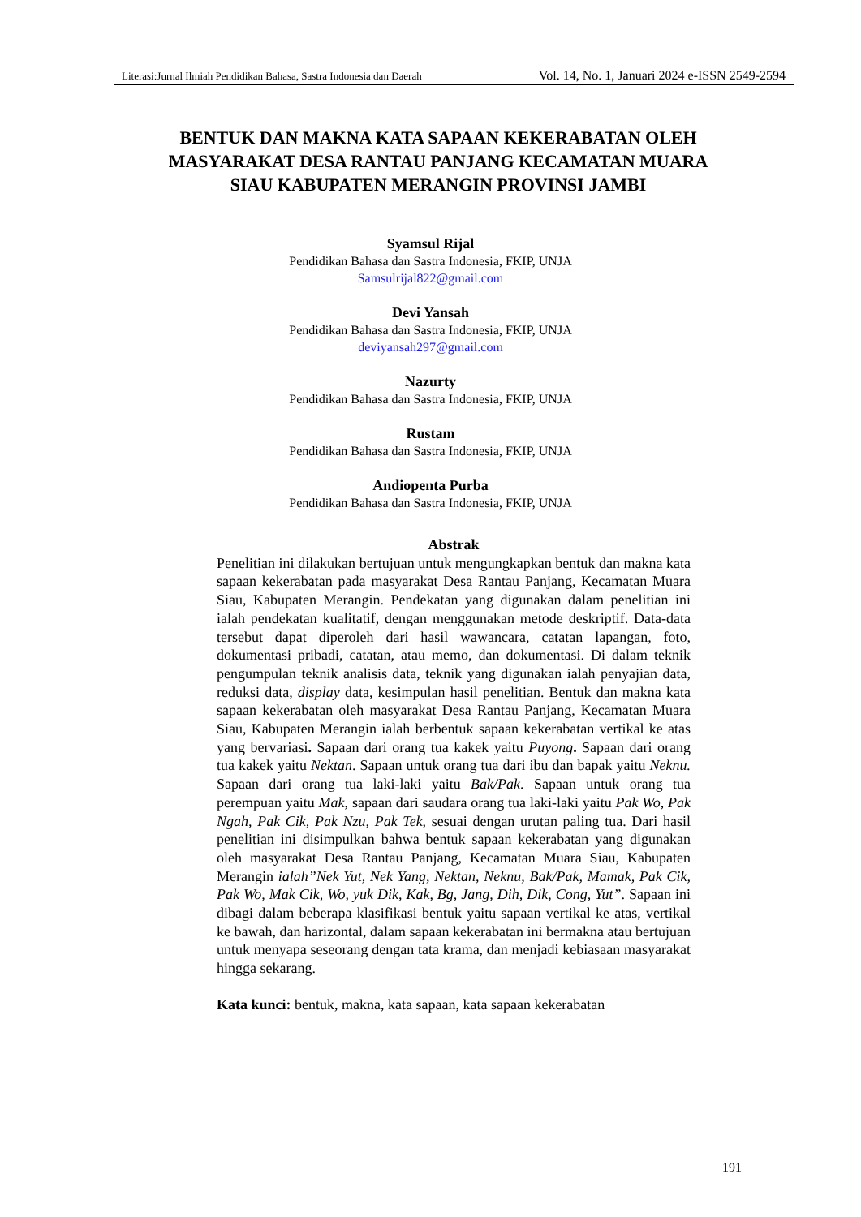Literasi:Jurnal Ilmiah Pendidikan Bahasa, Sastra Indonesia dan Daerah Vol. 14, No. 1, Januari 2024 e-ISSN 2549-2594
BENTUK DAN MAKNA KATA SAPAAN KEKERABATAN OLEH MASYARAKAT DESA RANTAU PANJANG KECAMATAN MUARA SIAU KABUPATEN MERANGIN PROVINSI JAMBI
Syamsul Rijal
Pendidikan Bahasa dan Sastra Indonesia, FKIP, UNJA
Samsulrijal822@gmail.com
Devi Yansah
Pendidikan Bahasa dan Sastra Indonesia, FKIP, UNJA
deviyansah297@gmail.com
Nazurty
Pendidikan Bahasa dan Sastra Indonesia, FKIP, UNJA
Rustam
Pendidikan Bahasa dan Sastra Indonesia, FKIP, UNJA
Andiopenta Purba
Pendidikan Bahasa dan Sastra Indonesia, FKIP, UNJA
Abstrak
Penelitian ini dilakukan bertujuan untuk mengungkapkan bentuk dan makna kata sapaan kekerabatan pada masyarakat Desa Rantau Panjang, Kecamatan Muara Siau, Kabupaten Merangin. Pendekatan yang digunakan dalam penelitian ini ialah pendekatan kualitatif, dengan menggunakan metode deskriptif. Data-data tersebut dapat diperoleh dari hasil wawancara, catatan lapangan, foto, dokumentasi pribadi, catatan, atau memo, dan dokumentasi. Di dalam teknik pengumpulan teknik analisis data, teknik yang digunakan ialah penyajian data, reduksi data, display data, kesimpulan hasil penelitian. Bentuk dan makna kata sapaan kekerabatan oleh masyarakat Desa Rantau Panjang, Kecamatan Muara Siau, Kabupaten Merangin ialah berbentuk sapaan kekerabatan vertikal ke atas yang bervariasi. Sapaan dari orang tua kakek yaitu Puyong. Sapaan dari orang tua kakek yaitu Nektan. Sapaan untuk orang tua dari ibu dan bapak yaitu Neknu. Sapaan dari orang tua laki-laki yaitu Bak/Pak. Sapaan untuk orang tua perempuan yaitu Mak, sapaan dari saudara orang tua laki-laki yaitu Pak Wo, Pak Ngah, Pak Cik, Pak Nzu, Pak Tek, sesuai dengan urutan paling tua. Dari hasil penelitian ini disimpulkan bahwa bentuk sapaan kekerabatan yang digunakan oleh masyarakat Desa Rantau Panjang, Kecamatan Muara Siau, Kabupaten Merangin ialah”Nek Yut, Nek Yang, Nektan, Neknu, Bak/Pak, Mamak, Pak Cik, Pak Wo, Mak Cik, Wo, yuk Dik, Kak, Bg, Jang, Dih, Dik, Cong, Yut”. Sapaan ini dibagi dalam beberapa klasifikasi bentuk yaitu sapaan vertikal ke atas, vertikal ke bawah, dan harizontal, dalam sapaan kekerabatan ini bermakna atau bertujuan untuk menyapa seseorang dengan tata krama, dan menjadi kebiasaan masyarakat hingga sekarang.
Kata kunci: bentuk, makna, kata sapaan, kata sapaan kekerabatan
191